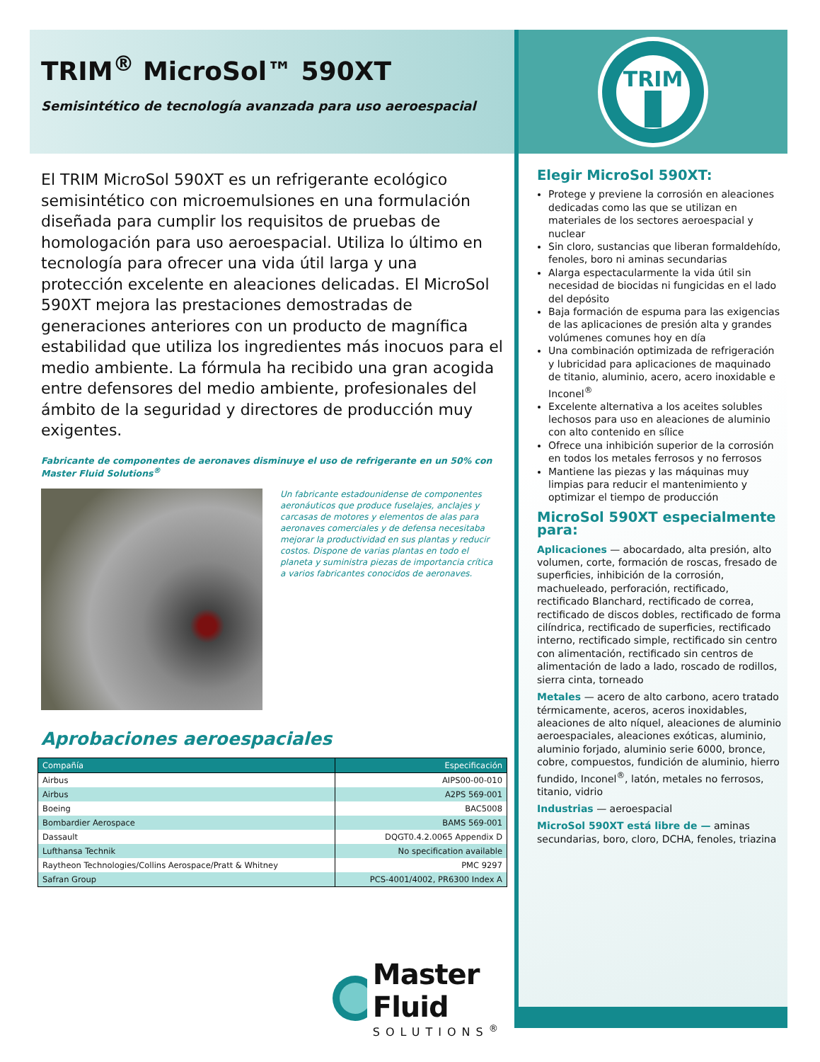TRIM<sup>®</sup> MicroSol™ 590XT
Semisintético de tecnología avanzada para uso aeroespacial
El TRIM MicroSol 590XT es un refrigerante ecológico semisintético con microemulsiones en una formulación diseñada para cumplir los requisitos de pruebas de homologación para uso aeroespacial. Utiliza lo último en tecnología para ofrecer una vida útil larga y una protección excelente en aleaciones delicadas. El MicroSol 590XT mejora las prestaciones demostradas de generaciones anteriores con un producto de magnífica estabilidad que utiliza los ingredientes más inocuos para el medio ambiente. La fórmula ha recibido una gran acogida entre defensores del medio ambiente, profesionales del ámbito de la seguridad y directores de producción muy exigentes.
Fabricante de componentes de aeronaves disminuye el uso de refrigerante en un 50% con Master Fluid Solutions<sup>®</sup>
Un fabricante estadounidense de componentes aeronáuticos que produce fuselajes, anclajes y carcasas de motores y elementos de alas para aeronaves comerciales y de defensa necesitaba mejorar la productividad en sus plantas y reducir costos. Dispone de varias plantas en todo el planeta y suministra piezas de importancia crítica a varios fabricantes conocidos de aeronaves.
Aprobaciones aeroespaciales
| Compañía | Especificación |
| --- | --- |
| Airbus | AIPS00-00-010 |
| Airbus | A2PS 569-001 |
| Boeing | BAC5008 |
| Bombardier Aerospace | BAMS 569-001 |
| Dassault | DQGT0.4.2.0065 Appendix D |
| Lufthansa Technik | No specification available |
| Raytheon Technologies/Collins Aerospace/Pratt & Whitney | PMC 9297 |
| Safran Group | PCS-4001/4002, PR6300 Index A |
Master Fluid
SOLUTIONS<sup>®</sup>
TRIM
Elegir MicroSol 590XT:
Protege y previene la corrosión en aleaciones dedicadas como las que se utilizan en materiales de los sectores aeroespacial y nuclear
Sin cloro, sustancias que liberan formaldehído, fenoles, boro ni aminas secundarias
Alarga espectacularmente la vida útil sin necesidad de biocidas ni fungicidas en el lado del depósito
Baja formación de espuma para las exigencias de las aplicaciones de presión alta y grandes volúmenes comunes hoy en día
Una combinación optimizada de refrigeración y lubricidad para aplicaciones de maquinado de titanio, aluminio, acero, acero inoxidable e Inconel<sup>®</sup>
Excelente alternativa a los aceites solubles lechosos para uso en aleaciones de aluminio con alto contenido en sílice
Ofrece una inhibición superior de la corrosión en todos los metales ferrosos y no ferrosos
Mantiene las piezas y las máquinas muy limpias para reducir el mantenimiento y optimizar el tiempo de producción
MicroSol 590XT especialmente para:
Aplicaciones — abocardado, alta presión, alto volumen, corte, formación de roscas, fresado de superficies, inhibición de la corrosión, machueleado, perforación, rectificado, rectificado Blanchard, rectificado de correa, rectificado de discos dobles, rectificado de forma cilíndrica, rectificado de superficies, rectificado interno, rectificado simple, rectificado sin centro con alimentación, rectificado sin centros de alimentación de lado a lado, roscado de rodillos, sierra cinta, torneado
Metales — acero de alto carbono, acero tratado térmicamente, aceros, aceros inoxidables, aleaciones de alto níquel, aleaciones de aluminio aeroespaciales, aleaciones exóticas, aluminio, aluminio forjado, aluminio serie 6000, bronce, cobre, compuestos, fundición de aluminio, hierro fundido, Inconel<sup>®</sup>, latón, metales no ferrosos, titanio, vidrio
Industrias — aeroespacial
MicroSol 590XT está libre de — aminas secundarias, boro, cloro, DCHA, fenoles, triazina